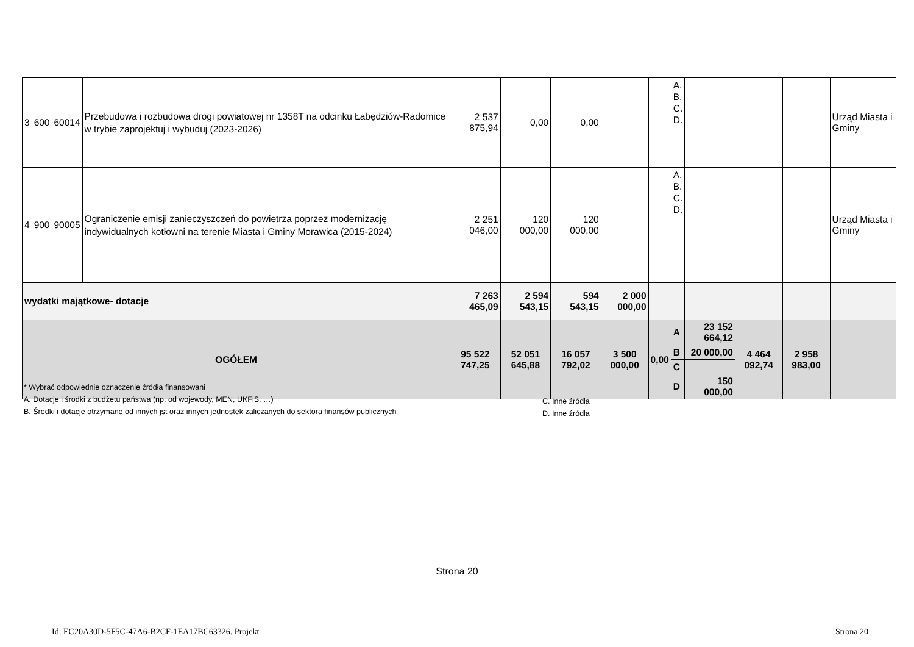| 3 | 600 | 60014 | Przebudowa i rozbudowa drogi powiatowej nr 1358T na odcinku Łabędziów-Radomice w trybie zaprojektuj i wybuduj (2023-2026) | 2 537 875,94 | 0,00 | 0,00 | | | A. B. C. D. | | | | Urząd Miasta i Gminy |
| 4 | 900 | 90005 | Ograniczenie emisji zanieczyszczeń do powietrza poprzez modernizację indywidualnych kotłowni na terenie Miasta i Gminy Morawica (2015-2024) | 2 251 046,00 | 120 000,00 | 120 000,00 | | | A. B. C. D. | | | | Urząd Miasta i Gminy |
| wydatki majątkowe- dotacje | | | | 7 263 465,09 | 2 594 543,15 | 594 543,15 | 2 000 000,00 | | | | | | |
| OGÓŁEM | | | | 95 522 747,25 | 52 051 645,88 | 16 057 792,02 | 3 500 000,00 | 0,00 | A | 23 152 664,12 | 4 464 092,74 | 2 958 983,00 | |
| | | | | | | | | | B | 20 000,00 | | | |
| | | | | | | | | | C | | | | |
| | | | | | | | | | D | 150 000,00 | | | |
* Wybrać odpowiednie oznaczenie źródła finansowani
A. Dotacje i środki z budżetu państwa (np. od wojewody, MEN, UKFiS, …)
B. Środki i dotacje otrzymane od innych jst oraz innych jednostek zaliczanych do sektora finansów publicznych
C. Inne źródła
D. Inne źródła
Strona 20
Id: EC20A30D-5F5C-47A6-B2CF-1EA17BC63326. Projekt Strona 20